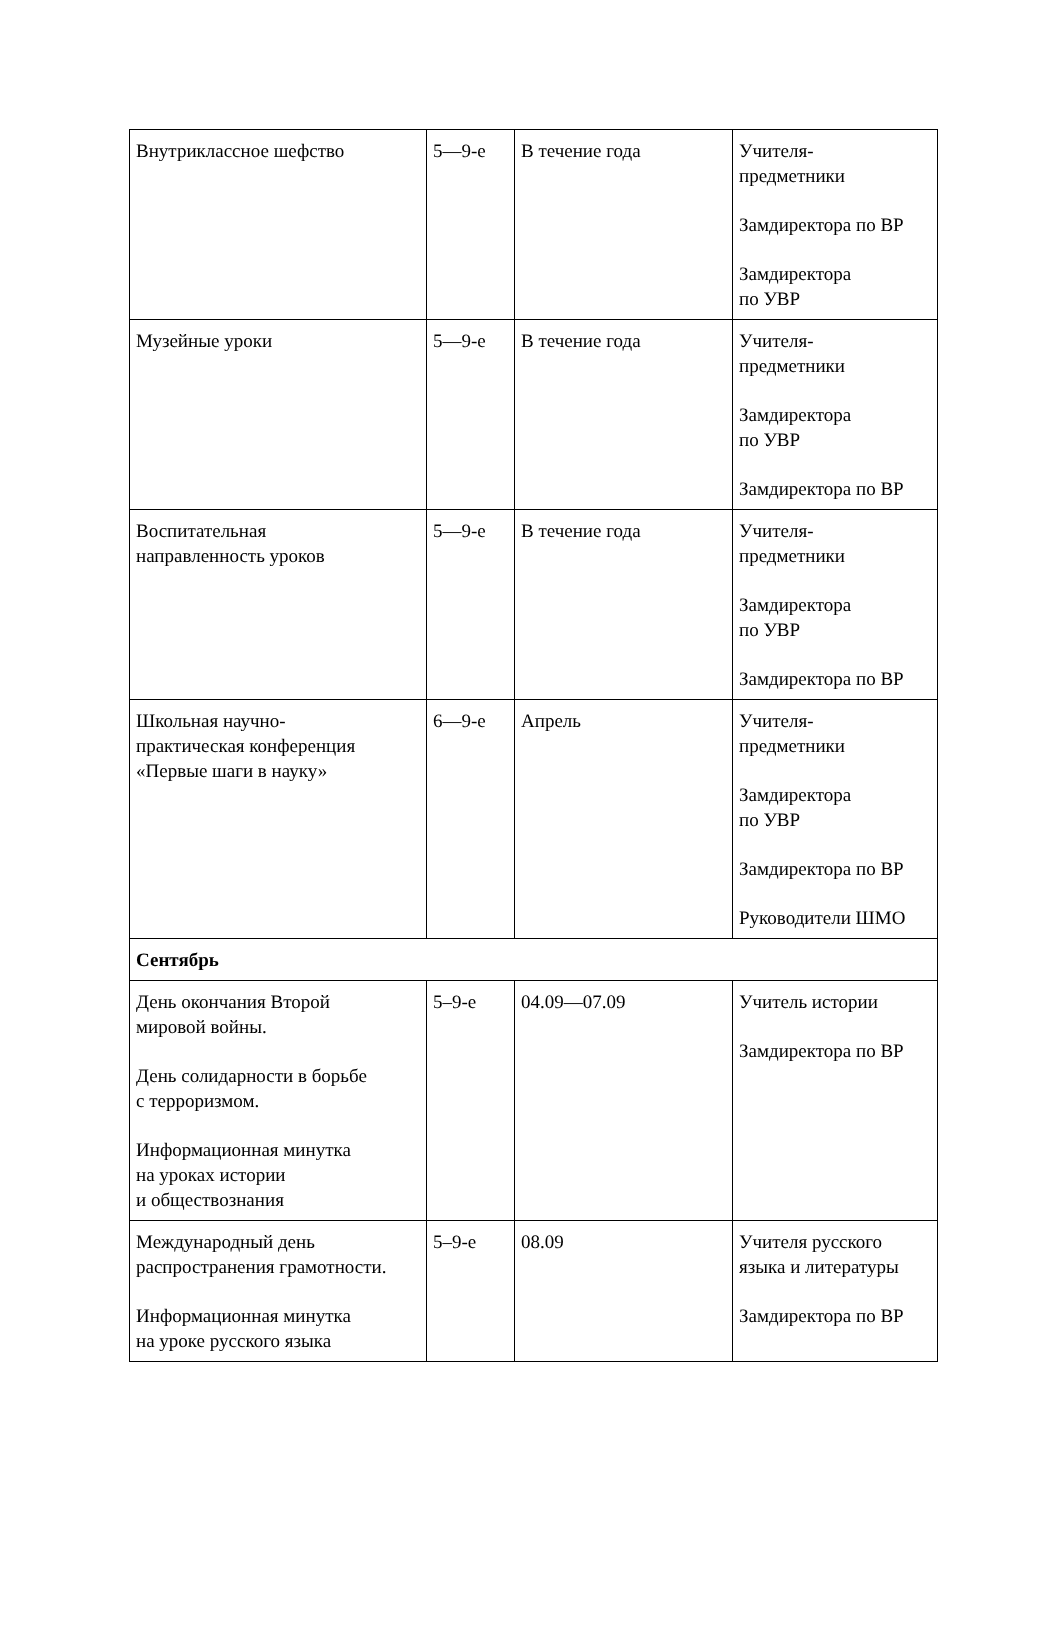| Внутриклассное шефство | 5—9-е | В течение года | Учителя- предметники Замдиректора по ВР Замдиректора по УВР |
| Музейные уроки | 5—9-е | В течение года | Учителя- предметники Замдиректора по УВР Замдиректора по ВР |
| Воспитательная направленность уроков | 5—9-е | В течение года | Учителя- предметники Замдиректора по УВР Замдиректора по ВР |
| Школьная научно- практическая конференция «Первые шаги в науку» | 6—9-е | Апрель | Учителя- предметники Замдиректора по УВР Замдиректора по ВР Руководители ШМО |
| Сентябрь | | | |
| День окончания Второй мировой войны. День солидарности в борьбе с терроризмом. Информационная минутка на уроках истории и обществознания | 5–9-е | 04.09—07.09 | Учитель истории Замдиректора по ВР |
| Международный день распространения грамотности. Информационная минутка на уроке русского языка | 5–9-е | 08.09 | Учителя русского языка и литературы Замдиректора по ВР |